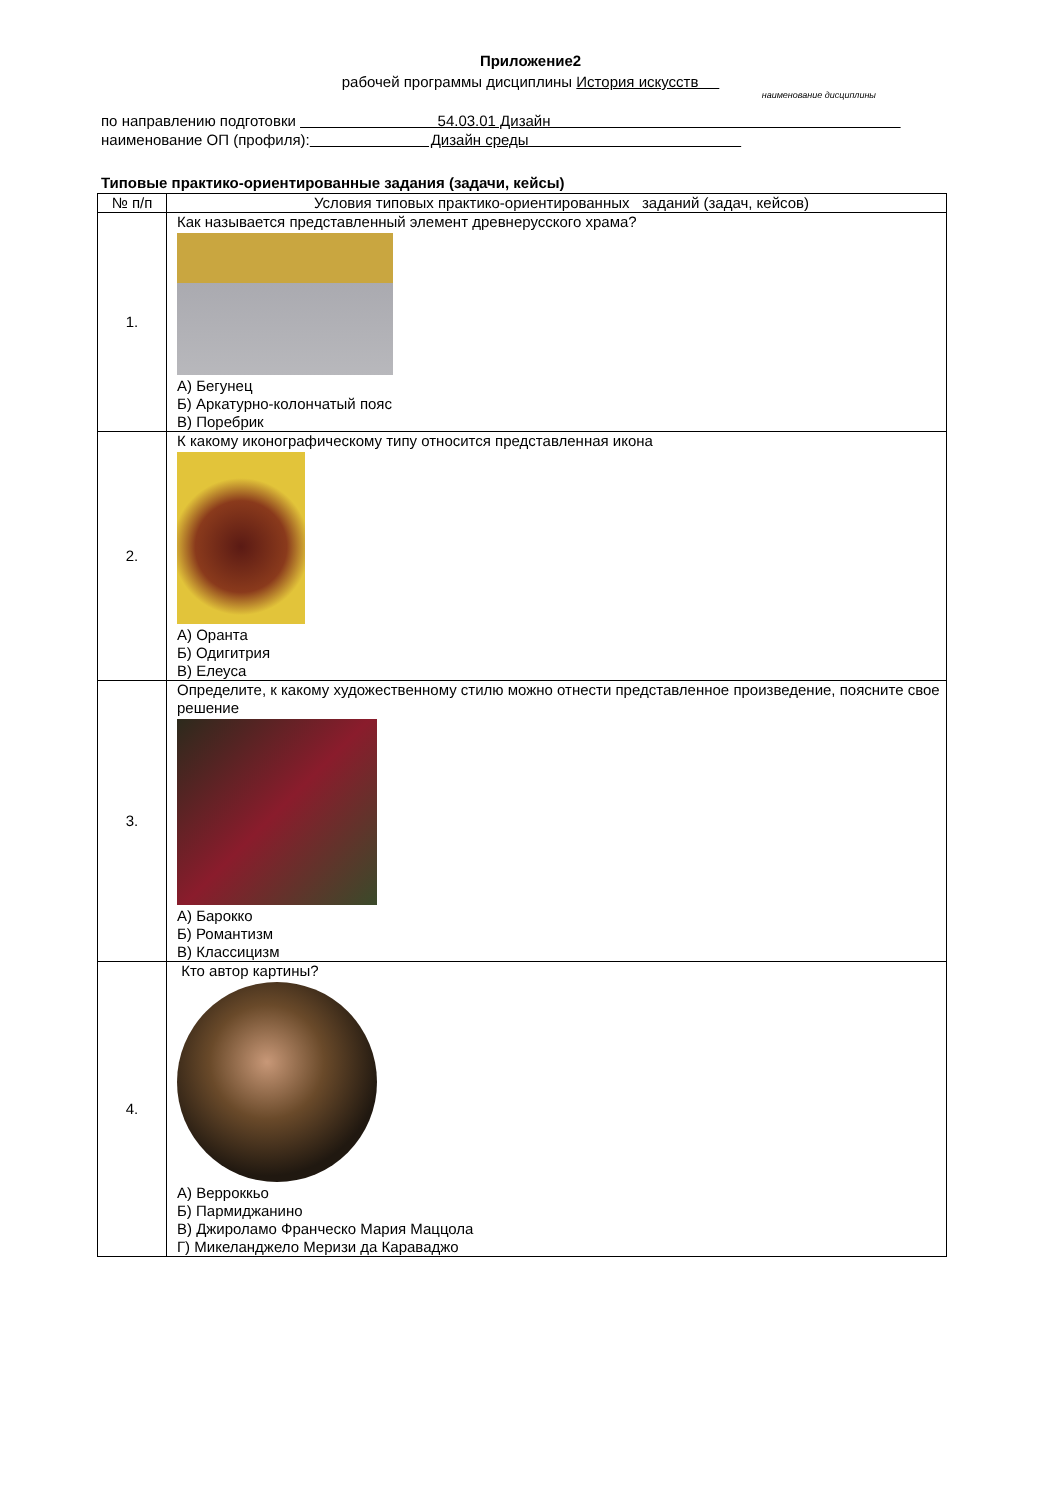Приложение2
рабочей программы дисциплины История искусств
наименование дисциплины
по направлению подготовки 54.03.01 Дизайн
наименование ОП (профиля): Дизайн среды
Типовые практико-ориентированные задания (задачи, кейсы)
| № п/п | Условия типовых практико-ориентированных заданий (задач, кейсов) |
| --- | --- |
| 1. | Как называется представленный элемент древнерусского храма? А) Бегунец Б) Аркатурно-колончатый пояс В) Поребрик |
| 2. | К какому иконографическому типу относится представленная икона А) Оранта Б) Одигитрия В) Елеуса |
| 3. | Определите, к какому художественному стилю можно отнести представленное произведение, поясните свое решение А) Барокко Б) Романтизм В) Классицизм |
| 4. | Кто автор картины? А) Верроккьо Б) Пармиджанино В) Джироламо Франческо Мария Маццола Г) Микеланджело Меризи да Караваджо |